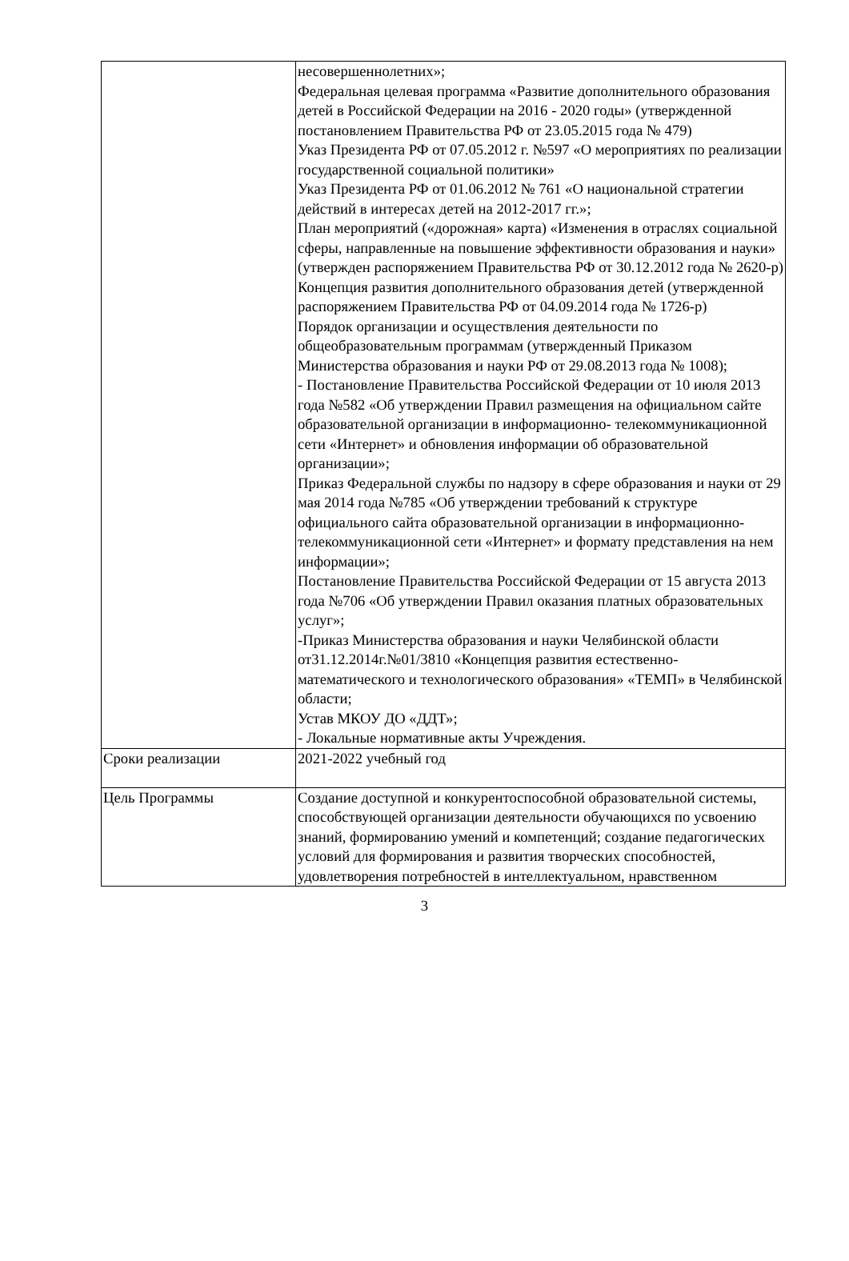| | несовершеннолетних»; Федеральная целевая программа «Развитие дополнительного образования детей в Российской Федерации на 2016 - 2020 годы» (утвержденной постановлением Правительства РФ от 23.05.2015 года № 479) Указ Президента РФ от 07.05.2012 г. №597 «О мероприятиях по реализации государственной социальной политики» Указ Президента РФ от 01.06.2012 № 761 «О национальной стратегии действий в интересах детей на 2012-2017 гг.»; План мероприятий («дорожная» карта) «Изменения в отраслях социальной сферы, направленные на повышение эффективности образования и науки» (утвержден распоряжением Правительства РФ от 30.12.2012 года № 2620-р) Концепция развития дополнительного образования детей (утвержденной распоряжением Правительства РФ от 04.09.2014 года № 1726-р) Порядок организации и осуществления деятельности по общеобразовательным программам (утвержденный Приказом Министерства образования и науки РФ от 29.08.2013 года № 1008); - Постановление Правительства Российской Федерации от 10 июля 2013 года №582 «Об утверждении Правил размещения на официальном сайте образовательной организации в информационно- телекоммуникационной сети «Интернет» и обновления информации об образовательной организации»; Приказ Федеральной службы по надзору в сфере образования и науки от 29 мая 2014 года №785 «Об утверждении требований к структуре официального сайта образовательной организации в информационно- телекоммуникационной сети «Интернет» и формату представления на нем информации»; Постановление Правительства Российской Федерации от 15 августа 2013 года №706 «Об утверждении Правил оказания платных образовательных услуг»; -Приказ Министерства образования и науки Челябинской области от31.12.2014г.№01/3810 «Концепция развития естественно-математического и технологического образования» «ТЕМП» в Челябинской области; Устав МКОУ ДО «ДДТ»; - Локальные нормативные акты Учреждения. |
| Сроки реализации | 2021-2022 учебный год |
| Цель Программы | Создание доступной и конкурентоспособной образовательной системы, способствующей организации деятельности обучающихся по усвоению знаний, формированию умений и компетенций; создание педагогических условий для формирования и развития творческих способностей, удовлетворения потребностей в интеллектуальном, нравственном |
3